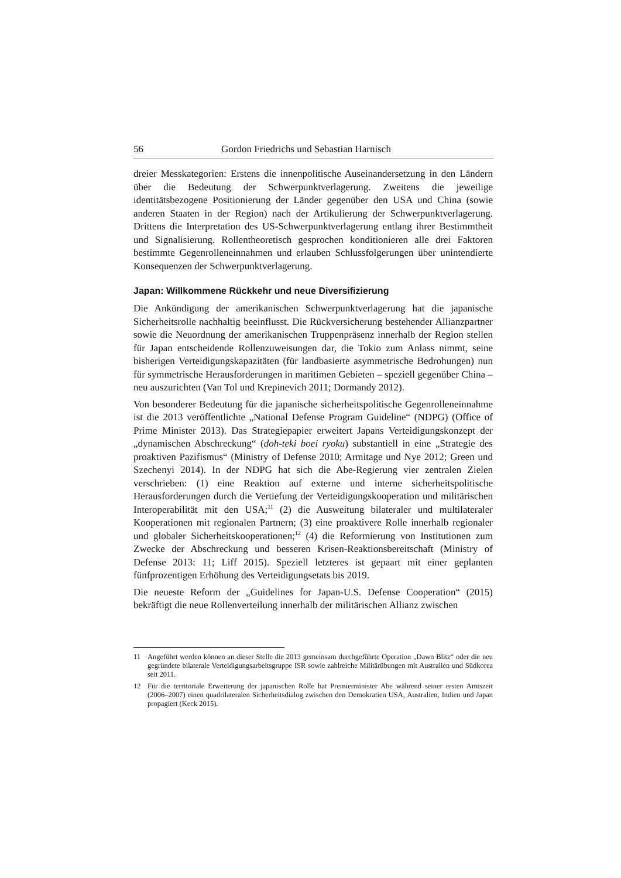56 Gordon Friedrichs und Sebastian Harnisch
dreier Messkategorien: Erstens die innenpolitische Auseinandersetzung in den Ländern über die Bedeutung der Schwerpunktverlagerung. Zweitens die jeweilige identitätsbezogene Positionierung der Länder gegenüber den USA und China (sowie anderen Staaten in der Region) nach der Artikulierung der Schwerpunktverlagerung. Drittens die Interpretation des US-Schwerpunktverlagerung entlang ihrer Bestimmtheit und Signalisierung. Rollentheoretisch gesprochen konditionieren alle drei Faktoren bestimmte Gegenrolleneinnahmen und erlauben Schlussfolgerungen über unintendierte Konsequenzen der Schwerpunktverlagerung.
Japan: Willkommene Rückkehr und neue Diversifizierung
Die Ankündigung der amerikanischen Schwerpunktverlagerung hat die japanische Sicherheitsrolle nachhaltig beeinflusst. Die Rückversicherung bestehender Allianzpartner sowie die Neuordnung der amerikanischen Truppenpräsenz innerhalb der Region stellen für Japan entscheidende Rollenzuweisungen dar, die Tokio zum Anlass nimmt, seine bisherigen Verteidigungskapazitäten (für landbasierte asymmetrische Bedrohungen) nun für symmetrische Herausforderungen in maritimen Gebieten – speziell gegenüber China – neu auszurichten (Van Tol und Krepinevich 2011; Dormandy 2012).
Von besonderer Bedeutung für die japanische sicherheitspolitische Gegenrolleneinnahme ist die 2013 veröffentlichte „National Defense Program Guideline“ (NDPG) (Office of Prime Minister 2013). Das Strategiepapier erweitert Japans Verteidigungskonzept der „dynamischen Abschreckung“ (doh-teki boei ryoku) substantiell in eine „Strategie des proaktiven Pazifismus“ (Ministry of Defense 2010; Armitage und Nye 2012; Green und Szechenyi 2014). In der NDPG hat sich die Abe-Regierung vier zentralen Zielen verschrieben: (1) eine Reaktion auf externe und interne sicherheitspolitische Herausforderungen durch die Vertiefung der Verteidigungskooperation und militärischen Interoperabilität mit den USA;<sup>11</sup> (2) die Ausweitung bilateraler und multilateraler Kooperationen mit regionalen Partnern; (3) eine proaktivere Rolle innerhalb regionaler und globaler Sicherheitskooperationen;<sup>12</sup> (4) die Reformierung von Institutionen zum Zwecke der Abschreckung und besseren Krisen-Reaktionsbereitschaft (Ministry of Defense 2013: 11; Liff 2015). Speziell letzteres ist gepaart mit einer geplanten fünfprozentigen Erhöhung des Verteidigungsetats bis 2019.
Die neueste Reform der „Guidelines for Japan-U.S. Defense Cooperation“ (2015) bekräftigt die neue Rollenverteilung innerhalb der militärischen Allianz zwischen
11 Angeführt werden können an dieser Stelle die 2013 gemeinsam durchgeführte Operation „Dawn Blitz“ oder die neu gegründete bilaterale Verteidigungsarbeitsgruppe ISR sowie zahlreiche Militärübungen mit Australien und Südkorea seit 2011.
12 Für die territoriale Erweiterung der japanischen Rolle hat Premierminister Abe während seiner ersten Amtszeit (2006–2007) einen quadrilateralen Sicherheitsdialog zwischen den Demokratien USA, Australien, Indien und Japan propagiert (Keck 2015).